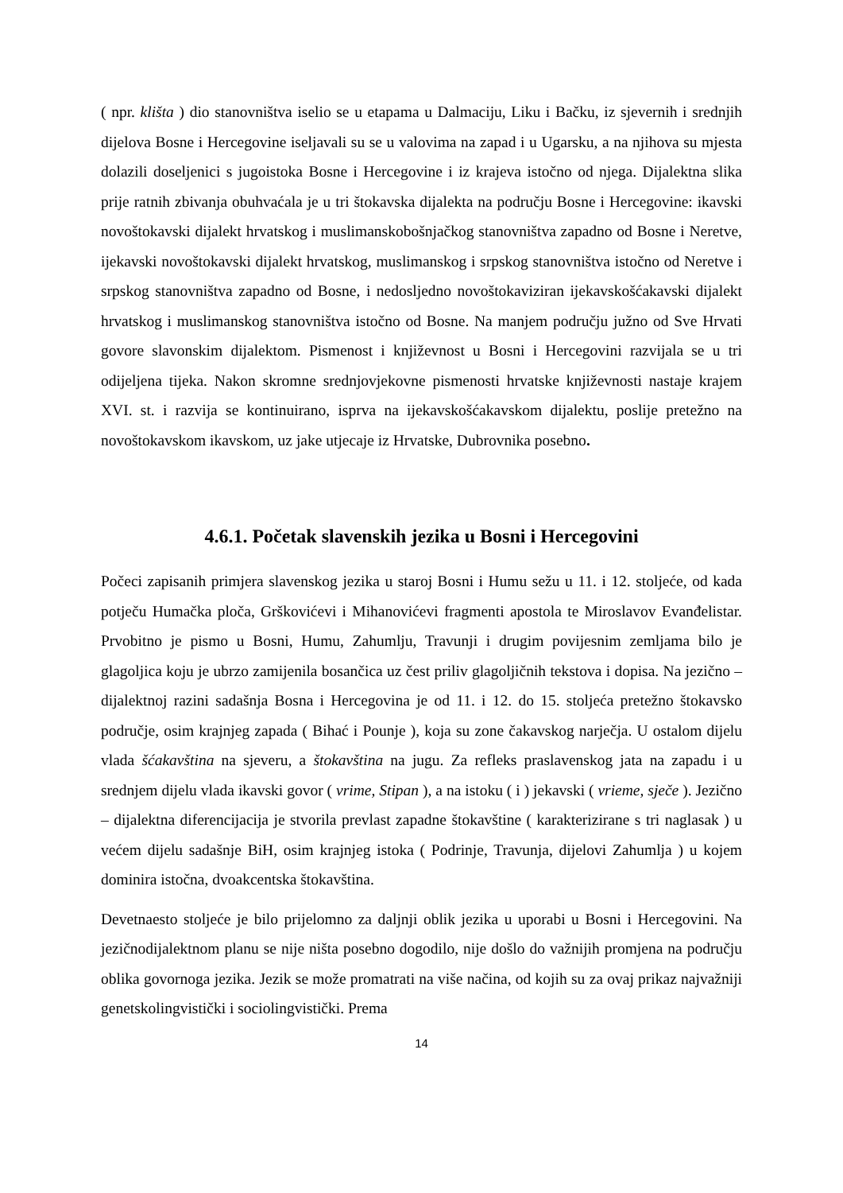( npr. klišta ) dio stanovništva iselio se u etapama u Dalmaciju, Liku i Bačku, iz sjevernih i srednjih dijelova Bosne i Hercegovine iseljavali su se u valovima na zapad i u Ugarsku, a na njihova su mjesta dolazili doseljenici s jugoistoka Bosne i Hercegovine i iz krajeva istočno od njega. Dijalektna slika prije ratnih zbivanja obuhvaćala je u tri štokavska dijalekta na području Bosne i Hercegovine: ikavski novoštokavski dijalekt hrvatskog i muslimanskobošnjačkog stanovništva zapadno od Bosne i Neretve, ijekavski novoštokavski dijalekt hrvatskog, muslimanskog i srpskog stanovništva istočno od Neretve i srpskog stanovništva zapadno od Bosne, i nedosljedno novoštokaviziran ijekavskošćakavski dijalekt hrvatskog i muslimanskog stanovništva istočno od Bosne. Na manjem području južno od Sve Hrvati govore slavonskim dijalektom. Pismenost i književnost u Bosni i Hercegovini razvijala se u tri odijeljena tijeka. Nakon skromne srednjovjekovne pismenosti hrvatske književnosti nastaje krajem XVI. st. i razvija se kontinuirano, isprva na ijekavskošćakavskom dijalektu, poslije pretežno na novoštokavskom ikavskom, uz jake utjecaje iz Hrvatske, Dubrovnika posebno.
4.6.1. Početak slavenskih jezika u Bosni i Hercegovini
Počeci zapisanih primjera slavenskog jezika u staroj Bosni i Humu sežu u 11. i 12. stoljeće, od kada potječu Humačka ploča, Grškovićevi i Mihanovićevi fragmenti apostola te Miroslavov Evanđelistar. Prvobitno je pismo u Bosni, Humu, Zahumlju, Travunji i drugim povijesnim zemljama bilo je glagoljica koju je ubrzo zamijenila bosančica uz čest priliv glagoljičnih tekstova i dopisa. Na jezično – dijalektnoj razini sadašnja Bosna i Hercegovina je od 11. i 12. do 15. stoljeća pretežno štokavsko područje, osim krajnjeg zapada ( Bihać i Pounje ), koja su zone čakavskog narječja. U ostalom dijelu vlada šćakavština na sjeveru, a štokavština na jugu. Za refleks praslavenskog jata na zapadu i u srednjem dijelu vlada ikavski govor ( vrime, Stipan ), a na istoku ( i ) jekavski ( vrieme, sječe ). Jezično – dijalektna diferencijacija je stvorila prevlast zapadne štokavštine ( karakterizirane s tri naglasak ) u većem dijelu sadašnje BiH, osim krajnjeg istoka ( Podrinje, Travunja, dijelovi Zahumlja ) u kojem dominira istočna, dvoakcentska štokavština.
Devetnaesto stoljeće je bilo prijelomno za daljnji oblik jezika u uporabi u Bosni i Hercegovini. Na jezičnodijalektnom planu se nije ništa posebno dogodilo, nije došlo do važnijih promjena na području oblika govornoga jezika. Jezik se može promatrati na više načina, od kojih su za ovaj prikaz najvažniji genetskolingvistički i sociolingvistički. Prema
14